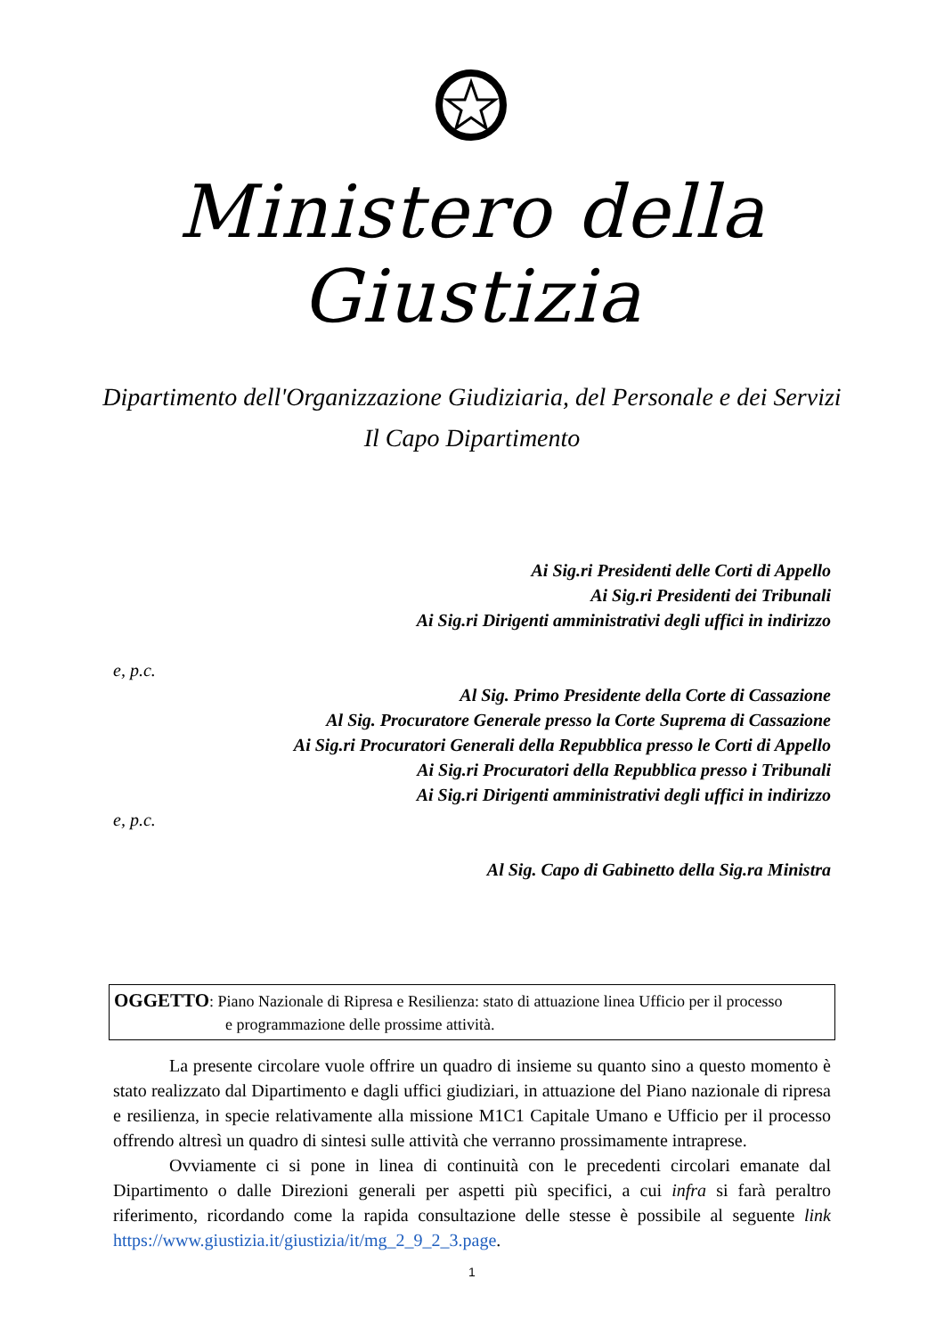Ministero della Giustizia
Dipartimento dell'Organizzazione Giudiziaria, del Personale e dei Servizi
Il Capo Dipartimento
Ai Sig.ri Presidenti delle Corti di Appello
Ai Sig.ri Presidenti dei Tribunali
Ai Sig.ri Dirigenti amministrativi degli uffici in indirizzo
e, p.c.
Al Sig. Primo Presidente della Corte di Cassazione
Al Sig. Procuratore Generale presso la Corte Suprema di Cassazione
Ai Sig.ri Procuratori Generali della Repubblica presso le Corti di Appello
Ai Sig.ri Procuratori della Repubblica presso i Tribunali
Ai Sig.ri Dirigenti amministrativi degli uffici in indirizzo
e, p.c.
Al Sig. Capo di Gabinetto della Sig.ra Ministra
OGGETTO: Piano Nazionale di Ripresa e Resilienza: stato di attuazione linea Ufficio per il processo
e programmazione delle prossime attività.
La presente circolare vuole offrire un quadro di insieme su quanto sino a questo momento è stato realizzato dal Dipartimento e dagli uffici giudiziari, in attuazione del Piano nazionale di ripresa e resilienza, in specie relativamente alla missione M1C1 Capitale Umano e Ufficio per il processo offrendo altresì un quadro di sintesi sulle attività che verranno prossimamente intraprese.
Ovviamente ci si pone in linea di continuità con le precedenti circolari emanate dal Dipartimento o dalle Direzioni generali per aspetti più specifici, a cui infra si farà peraltro riferimento, ricordando come la rapida consultazione delle stesse è possibile al seguente link https://www.giustizia.it/giustizia/it/mg_2_9_2_3.page.
1